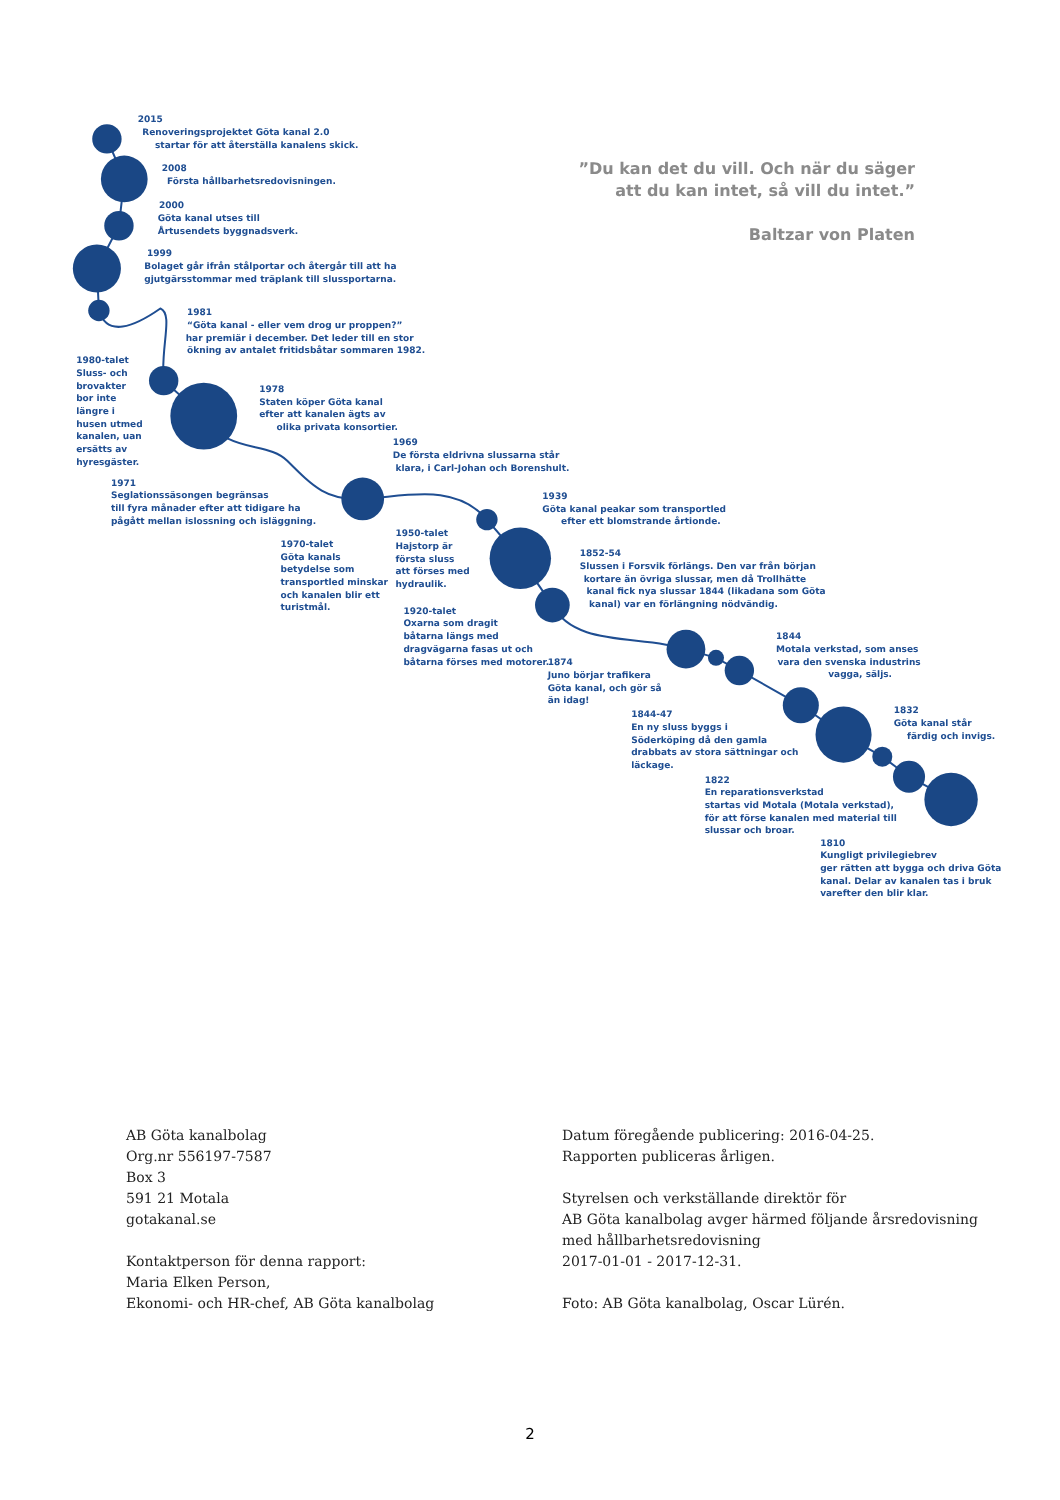”Du kan det du vill. Och när du säger
att du kan intet, så vill du intet.”
Baltzar von Platen
2015
Renoveringsprojektet Göta kanal 2.0
startar för att återställa kanalens skick.
2008
Första hållbarhetsredovisningen.
2000
Göta kanal utses till
Årtusendets byggnadsverk.
1999
Bolaget går ifrån stålportar och återgår till att ha
gjutgärsstommar med träplank till slussportarna.
1981
“Göta kanal - eller vem drog ur proppen?”
har premiär i december. Det leder till en stor
ökning av antalet fritidsbåtar sommaren 1982.
1980-talet
Sluss- och
brovakter
bor inte
längre i
husen utmed
kanalen, uan
ersätts av
hyresgäster.
1978
Staten köper Göta kanal
efter att kanalen ägts av
olika privata konsortier.
1969
De första eldrivna slussarna står
klara, i Carl-Johan och Borenshult.
1971
Seglationssäsongen begränsas
till fyra månader efter att tidigare ha
pågått mellan islossning och isläggning.
1939
Göta kanal peakar som transportled
efter ett blomstrande årtionde.
1950-talet
Hajstorp är
första sluss
att förses med
hydraulik.
1970-talet
Göta kanals
betydelse som
transportled minskar
och kanalen blir ett
turistmål.
1852-54
Slussen i Forsvik förlängs. Den var från början
kortare än övriga slussar, men då Trollhätte
kanal fick nya slussar 1844 (likadana som Göta
kanal) var en förlängning nödvändig.
1920-talet
Oxarna som dragit
båtarna längs med
dragvägarna fasas ut och
båtarna förses med motorer.
1844
Motala verkstad, som anses
vara den svenska industrins
vagga, säljs.
1874
Juno börjar trafikera
Göta kanal, och gör så
än idag!
1832
Göta kanal står
färdig och invigs.
1844-47
En ny sluss byggs i
Söderköping då den gamla
drabbats av stora sättningar och
läckage.
1822
En reparationsverkstad
startas vid Motala (Motala verkstad),
för att förse kanalen med material till
slussar och broar.
1810
Kungligt privilegiebrev
ger rätten att bygga och driva Göta
kanal. Delar av kanalen tas i bruk
varefter den blir klar.
AB Göta kanalbolag
Org.nr 556197-7587
Box 3
591 21 Motala
gotakanal.se
Kontaktperson för denna rapport:
Maria Elken Person,
Ekonomi- och HR-chef, AB Göta kanalbolag
Datum föregående publicering: 2016-04-25.
Rapporten publiceras årligen.
Styrelsen och verkställande direktör för
AB Göta kanalbolag avger härmed följande årsredovisning
med hållbarhetsredovisning
2017-01-01 - 2017-12-31.
Foto: AB Göta kanalbolag, Oscar Lürén.
2